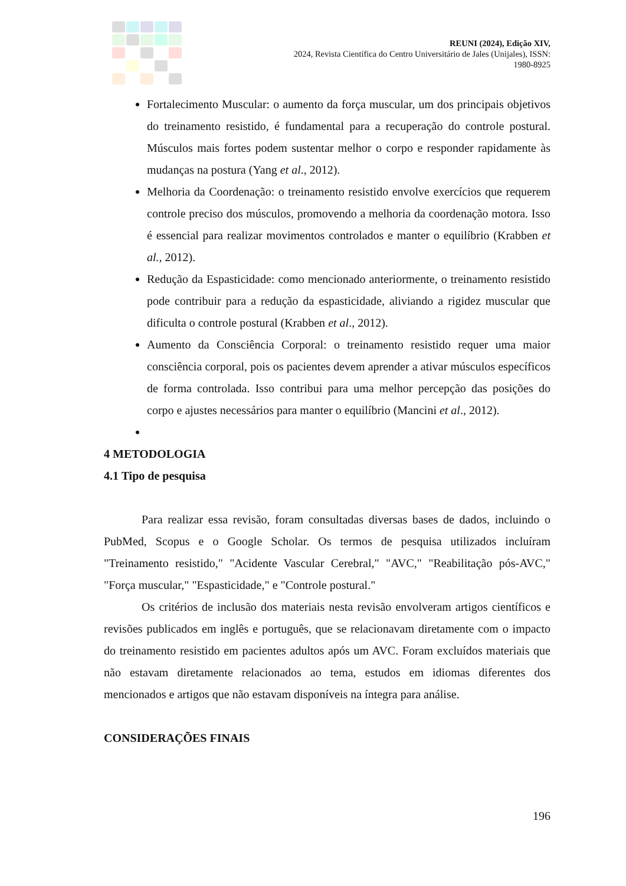REUNI (2024), Edição XIV,
2024, Revista Científica do Centro Universitário de Jales (Unijales), ISSN:
1980-8925
Fortalecimento Muscular: o aumento da força muscular, um dos principais objetivos do treinamento resistido, é fundamental para a recuperação do controle postural. Músculos mais fortes podem sustentar melhor o corpo e responder rapidamente às mudanças na postura (Yang et al., 2012).
Melhoria da Coordenação: o treinamento resistido envolve exercícios que requerem controle preciso dos músculos, promovendo a melhoria da coordenação motora. Isso é essencial para realizar movimentos controlados e manter o equilíbrio (Krabben et al., 2012).
Redução da Espasticidade: como mencionado anteriormente, o treinamento resistido pode contribuir para a redução da espasticidade, aliviando a rigidez muscular que dificulta o controle postural (Krabben et al., 2012).
Aumento da Consciência Corporal: o treinamento resistido requer uma maior consciência corporal, pois os pacientes devem aprender a ativar músculos específicos de forma controlada. Isso contribui para uma melhor percepção das posições do corpo e ajustes necessários para manter o equilíbrio (Mancini et al., 2012).
4 METODOLOGIA
4.1 Tipo de pesquisa
Para realizar essa revisão, foram consultadas diversas bases de dados, incluindo o PubMed, Scopus e o Google Scholar. Os termos de pesquisa utilizados incluíram "Treinamento resistido," "Acidente Vascular Cerebral," "AVC," "Reabilitação pós-AVC," "Força muscular," "Espasticidade," e "Controle postural."
Os critérios de inclusão dos materiais nesta revisão envolveram artigos científicos e revisões publicados em inglês e português, que se relacionavam diretamente com o impacto do treinamento resistido em pacientes adultos após um AVC. Foram excluídos materiais que não estavam diretamente relacionados ao tema, estudos em idiomas diferentes dos mencionados e artigos que não estavam disponíveis na íntegra para análise.
CONSIDERAÇÕES FINAIS
196